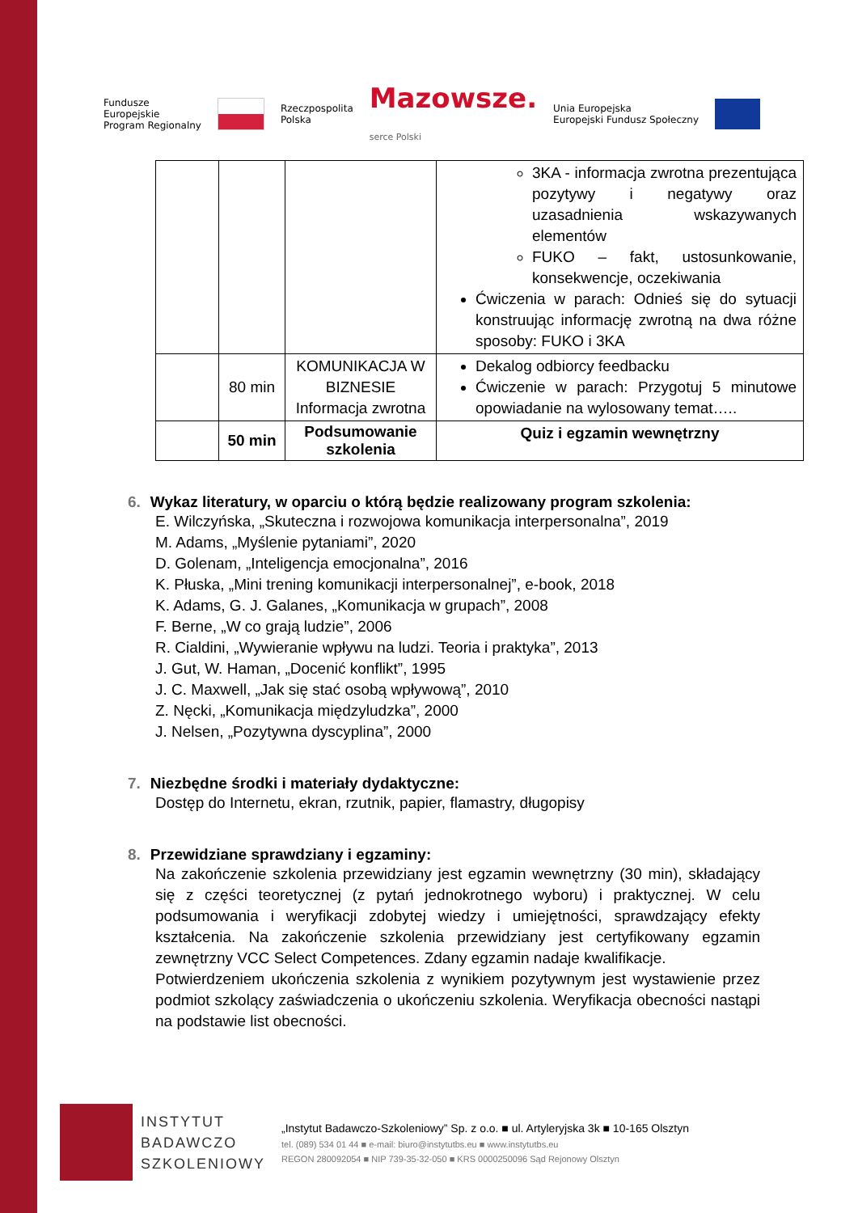Fundusze
Europejskie
Program Regionalny Rzeczpospolita
Polska Mazowsze.
serce Polski Unia Europejska
Europejski Fundusz Społeczny
| | | | 3KA - informacja zwrotna prezentująca pozytywy i negatywy oraz uzasadnienia wskazywanych elementów FUKO – fakt, ustosunkowanie, konsekwencje, oczekiwania Ćwiczenia w parach: Odnieś się do sytuacji konstruując informację zwrotną na dwa różne sposoby: FUKO i 3KA |
| | 80 min | KOMUNIKACJA W BIZNESIE Informacja zwrotna | Dekalog odbiorcy feedbacku Ćwiczenie w parach: Przygotuj 5 minutowe opowiadanie na wylosowany temat….. |
| | 50 min | Podsumowanie szkolenia | Quiz i egzamin wewnętrzny |
6. Wykaz literatury, w oparciu o którą będzie realizowany program szkolenia:
E. Wilczyńska, „Skuteczna i rozwojowa komunikacja interpersonalna”, 2019
M. Adams, „Myślenie pytaniami”, 2020
D. Golenam, „Inteligencja emocjonalna”, 2016
K. Płuska, „Mini trening komunikacji interpersonalnej”, e-book, 2018
K. Adams, G. J. Galanes, „Komunikacja w grupach”, 2008
F. Berne, „W co grają ludzie”, 2006
R. Cialdini, „Wywieranie wpływu na ludzi. Teoria i praktyka”, 2013
J. Gut, W. Haman, „Docenić konflikt”, 1995
J. C. Maxwell, „Jak się stać osobą wpływową”, 2010
Z. Nęcki, „Komunikacja międzyludzka”, 2000
J. Nelsen, „Pozytywna dyscyplina”, 2000
7. Niezbędne środki i materiały dydaktyczne:
Dostęp do Internetu, ekran, rzutnik, papier, flamastry, długopisy
8. Przewidziane sprawdziany i egzaminy:
Na zakończenie szkolenia przewidziany jest egzamin wewnętrzny (30 min), składający się z części teoretycznej (z pytań jednokrotnego wyboru) i praktycznej. W celu podsumowania i weryfikacji zdobytej wiedzy i umiejętności, sprawdzający efekty kształcenia. Na zakończenie szkolenia przewidziany jest certyfikowany egzamin zewnętrzny VCC Select Competences. Zdany egzamin nadaje kwalifikacje.
Potwierdzeniem ukończenia szkolenia z wynikiem pozytywnym jest wystawienie przez podmiot szkolący zaświadczenia o ukończeniu szkolenia. Weryfikacja obecności nastąpi na podstawie list obecności.
INSTYTUT
BADAWCZO
SZKOLENIOWY
„Instytut Badawczo-Szkoleniowy” Sp. z o.o. ■ ul. Artyleryjska 3k ■ 10-165 Olsztyn
tel. (089) 534 01 44 ■ e-mail: biuro@instytutbs.eu ■ www.instytutbs.eu
REGON 280092054 ■ NIP 739-35-32-050 ■ KRS 0000250096 Sąd Rejonowy Olsztyn